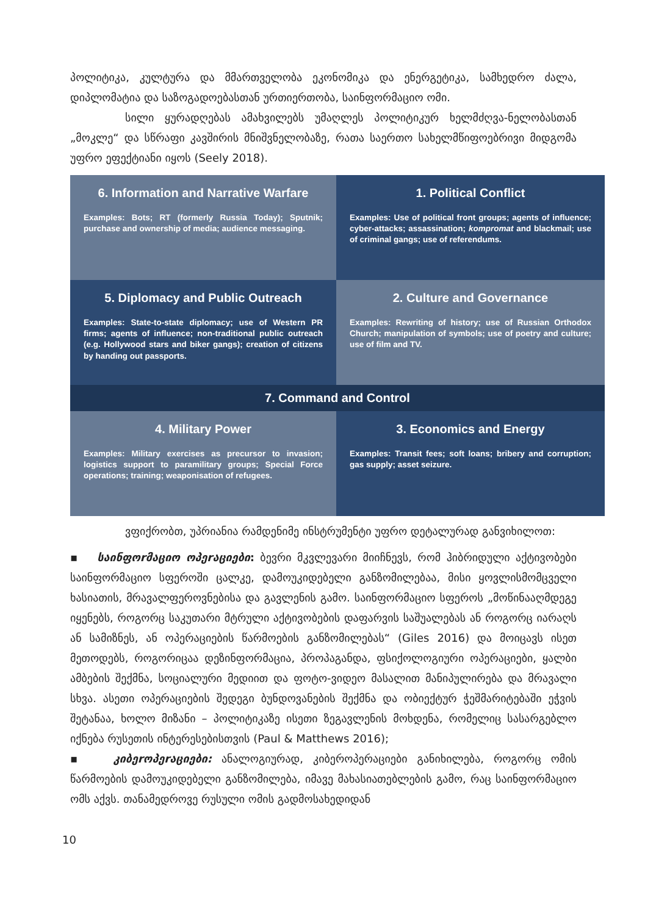პოლიტიკა, კულტურა და მმართველობა ეკონომიკა და ენერგეტიკა, სამხედრო ძალა, დიპლომატია და საზოგადოებასთან ურთიერთობა, საინფორმაციო ომი.
სილი ყურადღებას ამახვილებს უმაღლეს პოლიტიკურ ხელმძღვა-ნელობასთან „მოკლე“ და სწრაფი კავშირის მნიშვნელობაზე, რათა საერთო სახელმწიფოებრივი მიდგომა უფრო ეფექტიანი იყოს (Seely 2018).
6. Information and Narrative Warfare
Examples: Bots; RT (formerly Russia Today); Sputnik; purchase and ownership of media; audience messaging.
1. Political Conflict
Examples: Use of political front groups; agents of influence; cyber-attacks; assassination; kompromat and blackmail; use of criminal gangs; use of referendums.
5. Diplomacy and Public Outreach
Examples: State-to-state diplomacy; use of Western PR firms; agents of influence; non-traditional public outreach (e.g. Hollywood stars and biker gangs); creation of citizens by handing out passports.
2. Culture and Governance
Examples: Rewriting of history; use of Russian Orthodox Church; manipulation of symbols; use of poetry and culture; use of film and TV.
7. Command and Control
4. Military Power
Examples: Military exercises as precursor to invasion; logistics support to paramilitary groups; Special Force operations; training; weaponisation of refugees.
3. Economics and Energy
Examples: Transit fees; soft loans; bribery and corruption; gas supply; asset seizure.
ვფიქრობთ, უპრიანია რამდენიმე ინსტრუმენტი უფრო დეტალურად განვიხილოთ:
▪ საინფოrმაციო ოპეrაციები: ბევრი მკვლევარი მიიჩნევს, რომ ჰიბრიდული აქტივობები საინფორმაციო სფეროში ცალკე, დამოუკიდებელი განზომილებაა, მისი ყოვლისმომცველი ხასიათის, მრავალფეროვნებისა და გავლენის გამო. საინფორმაციო სფეროს „მოწინააღმდეგე იყენებს, როგორც საკუთარი მტრული აქტივობების დაფარვის საშუალებას ან როგორც იარაღს ან სამიზნეს, ან ოპერაციების წარმოების განზომილებას“ (Giles 2016) და მოიცავს ისეთ მეთოდებს, როგორიცაა დეზინფორმაცია, პროპაგანდა, ფსიქოლოგიური ოპერაციები, ყალბი ამბების შექმნა, სოციალური მედიით და ფოტო-ვიდეო მასალით მანიპულირება და მრავალი სხვა. ასეთი ოპერაციების შედეგი ბუნდოვანების შექმნა და ობიექტურ ჭეშმარიტებაში ეჭვის შეტანაა, ხოლო მიზანი – პოლიტიკაზე ისეთი ზეგავლენის მოხდენა, რომელიც სასარგებლო იქნება რუსეთის ინტერესებისთვის (Paul & Matthews 2016);
▪ კიბეrოპეrაციები: ანალოგიურად, კიბეროპერაციები განიხილება, როგორც ომის წარმოების დამოუკიდებელი განზომილება, იმავე მახასიათებლების გამო, რაც საინფორმაციო ომს აქვს. თანამედროვე რუსული ომის გადმოსახედიდან
10